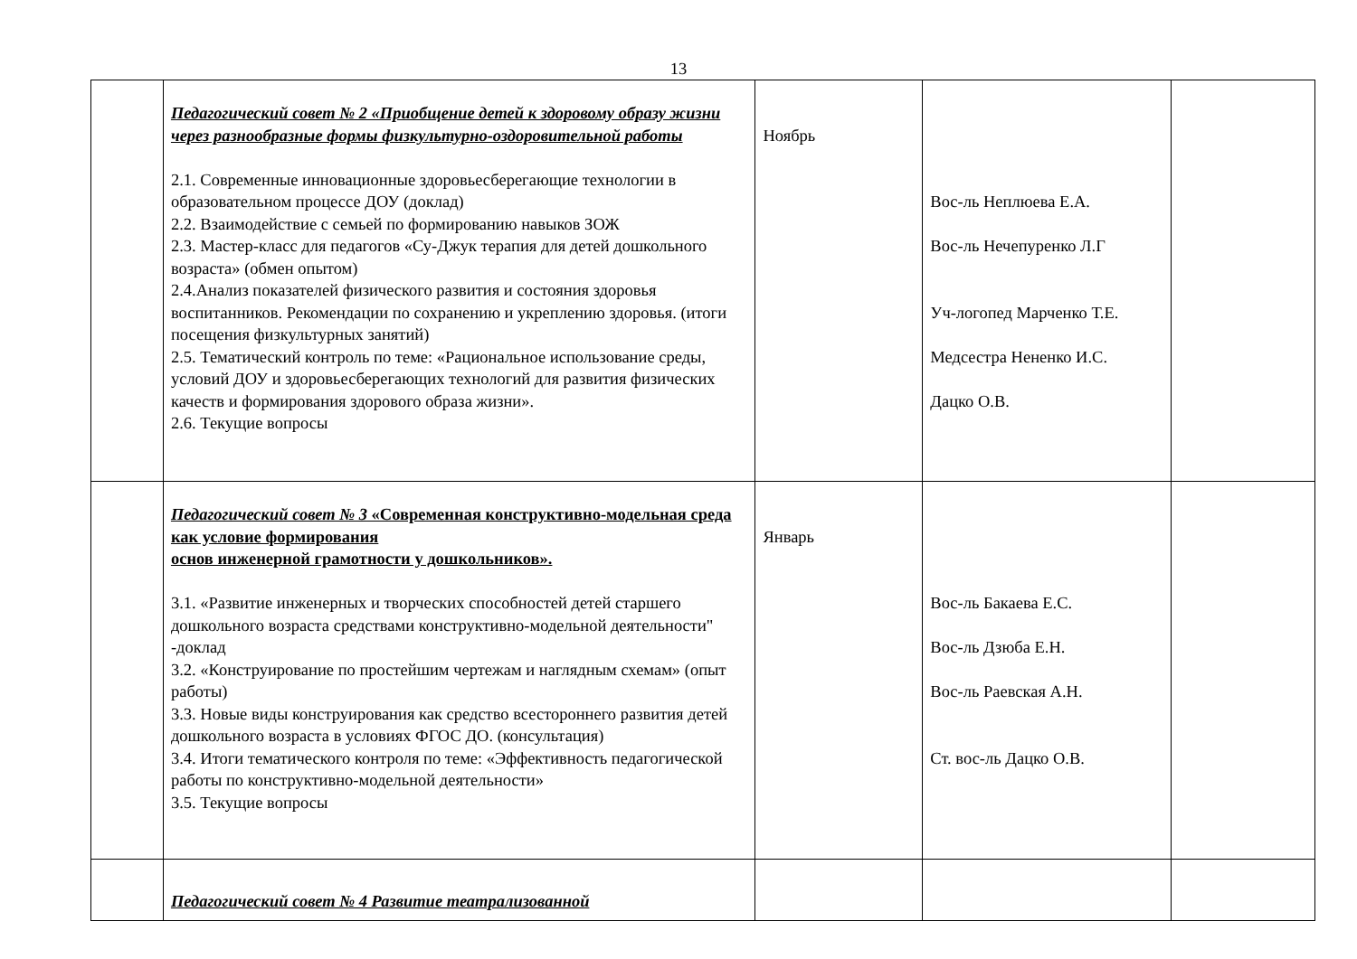13
| | Педагогический совет № 2 «Приобщение детей к здоровому образу жизни через разнообразные формы физкультурно-оздоровительной работы 2.1. Современные инновационные здоровьесберегающие технологии в образовательном процессе ДОУ (доклад) 2.2. Взаимодействие с семьей по формированию навыков ЗОЖ 2.3. Мастер-класс для педагогов «Су-Джук терапия для детей дошкольного возраста» (обмен опытом) 2.4.Анализ показателей физического развития и состояния здоровья воспитанников. Рекомендации по сохранению и укреплению здоровья. (итоги посещения физкультурных занятий) 2.5. Тематический контроль по теме: «Рациональное использование среды, условий ДОУ и здоровьесберегающих технологий для развития физических качеств и формирования здорового образа жизни». 2.6. Текущие вопросы | Ноябрь | Вос-ль Неплюева Е.А. Вос-ль Нечепуренко Л.Г Уч-логопед Марченко Т.Е. Медсестра Нененко И.С. Дацко О.В. | |
| | Педагогический совет № 3 «Современная конструктивно-модельная среда как условие формирования основ инженерной грамотности у дошкольников». 3.1. «Развитие инженерных и творческих способностей детей старшего дошкольного возраста средствами конструктивно-модельной деятельности" -доклад 3.2. «Конструирование по простейшим чертежам и наглядным схемам» (опыт работы) 3.3. Новые виды конструирования как средство всестороннего развития детей дошкольного возраста в условиях ФГОС ДО. (консультация) 3.4. Итоги тематического контроля по теме: «Эффективность педагогической работы по конструктивно-модельной деятельности» 3.5. Текущие вопросы | Январь | Вос-ль Бакаева Е.С. Вос-ль Дзюба Е.Н. Вос-ль Раевская А.Н. Ст. вос-ль Дацко О.В. | |
| | Педагогический совет № 4 Развитие театрализованной | | | |